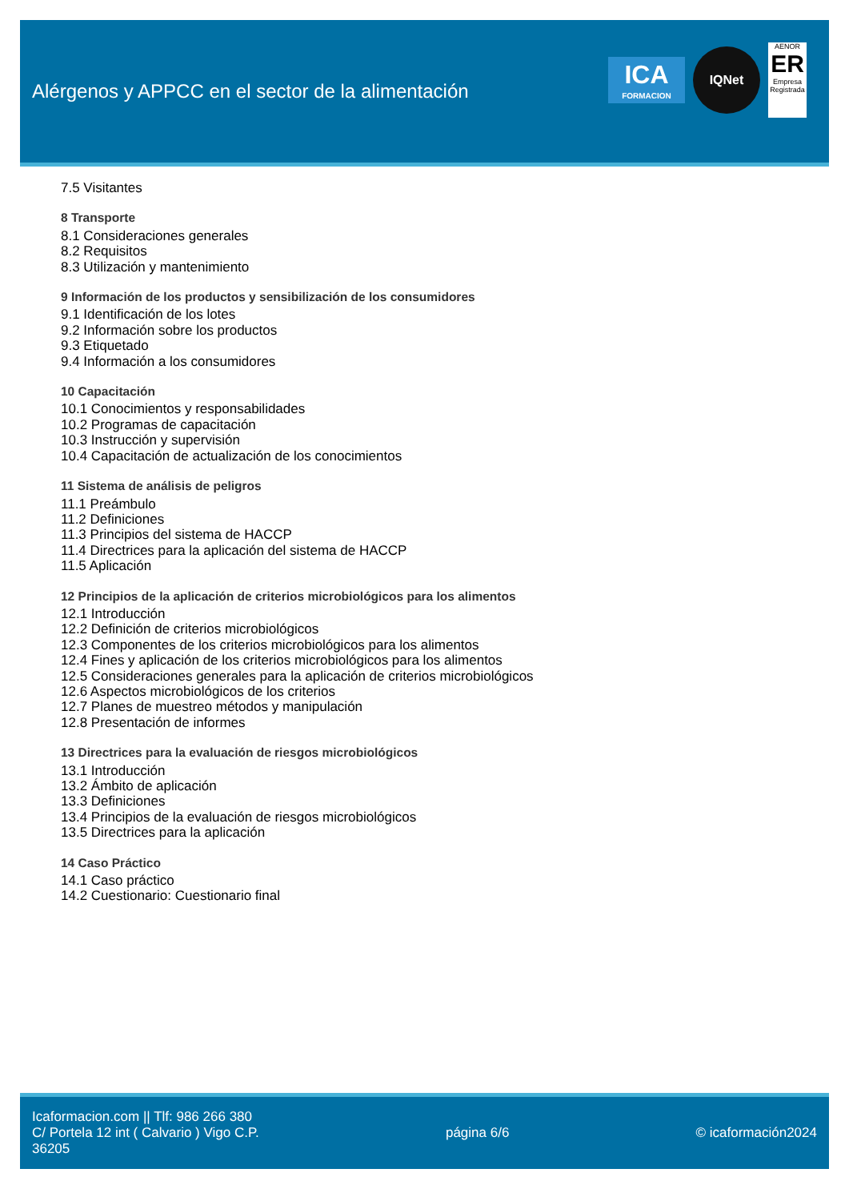Alérgenos y APPCC en el sector de la alimentación
ICA
FORMACION
IQNet
AENOR
ER
Empresa Registrada
7.5 Visitantes
8 Transporte
8.1 Consideraciones generales
8.2 Requisitos
8.3 Utilización y mantenimiento
9 Información de los productos y sensibilización de los consumidores
9.1 Identificación de los lotes
9.2 Información sobre los productos
9.3 Etiquetado
9.4 Información a los consumidores
10 Capacitación
10.1 Conocimientos y responsabilidades
10.2 Programas de capacitación
10.3 Instrucción y supervisión
10.4 Capacitación de actualización de los conocimientos
11 Sistema de análisis de peligros
11.1 Preámbulo
11.2 Definiciones
11.3 Principios del sistema de HACCP
11.4 Directrices para la aplicación del sistema de HACCP
11.5 Aplicación
12 Principios de la aplicación de criterios microbiológicos para los alimentos
12.1 Introducción
12.2 Definición de criterios microbiológicos
12.3 Componentes de los criterios microbiológicos para los alimentos
12.4 Fines y aplicación de los criterios microbiológicos para los alimentos
12.5 Consideraciones generales para la aplicación de criterios microbiológicos
12.6 Aspectos microbiológicos de los criterios
12.7 Planes de muestreo métodos y manipulación
12.8 Presentación de informes
13 Directrices para la evaluación de riesgos microbiológicos
13.1 Introducción
13.2 Ámbito de aplicación
13.3 Definiciones
13.4 Principios de la evaluación de riesgos microbiológicos
13.5 Directrices para la aplicación
14 Caso Práctico
14.1 Caso práctico
14.2 Cuestionario: Cuestionario final
Icaformacion.com || Tlf: 986 266 380
C/ Portela 12 int ( Calvario ) Vigo C.P.
36205
página 6/6 © icaformación2024